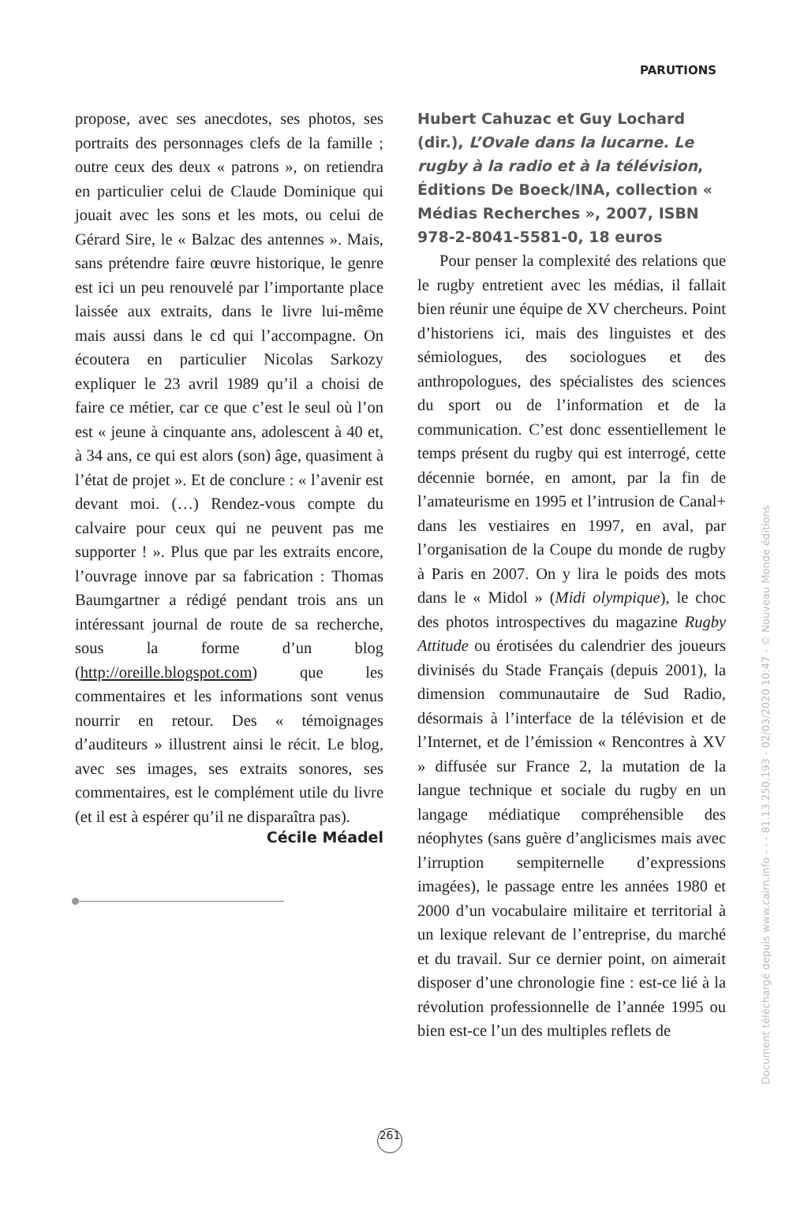PARUTIONS
propose, avec ses anecdotes, ses photos, ses portraits des personnages clefs de la famille ; outre ceux des deux « patrons », on retiendra en particulier celui de Claude Dominique qui jouait avec les sons et les mots, ou celui de Gérard Sire, le « Balzac des antennes ». Mais, sans prétendre faire œuvre historique, le genre est ici un peu renouvelé par l’importante place laissée aux extraits, dans le livre lui-même mais aussi dans le cd qui l’accompagne. On écoutera en particulier Nicolas Sarkozy expliquer le 23 avril 1989 qu’il a choisi de faire ce métier, car ce que c’est le seul où l’on est « jeune à cinquante ans, adolescent à 40 et, à 34 ans, ce qui est alors (son) âge, quasiment à l’état de projet ». Et de conclure : « l’avenir est devant moi. (…) Rendez-vous compte du calvaire pour ceux qui ne peuvent pas me supporter ! ». Plus que par les extraits encore, l’ouvrage innove par sa fabrication : Thomas Baumgartner a rédigé pendant trois ans un intéressant journal de route de sa recherche, sous la forme d’un blog (http://oreille.blogspot.com) que les commentaires et les informations sont venus nourrir en retour. Des « témoignages d’auditeurs » illustrent ainsi le récit. Le blog, avec ses images, ses extraits sonores, ses commentaires, est le complément utile du livre (et il est à espérer qu’il ne disparaîtra pas).
Cécile Méadel
Hubert Cahuzac et Guy Lochard (dir.), L’Ovale dans la lucarne. Le rugby à la radio et à la télévision, Éditions De Boeck/INA, collection « Médias Recherches », 2007, ISBN 978-2-8041-5581-0, 18 euros
Pour penser la complexité des relations que le rugby entretient avec les médias, il fallait bien réunir une équipe de XV chercheurs. Point d’historiens ici, mais des linguistes et des sémiologues, des sociologues et des anthropologues, des spécialistes des sciences du sport ou de l’information et de la communication. C’est donc essentiellement le temps présent du rugby qui est interrogé, cette décennie bornée, en amont, par la fin de l’amateurisme en 1995 et l’intrusion de Canal+ dans les vestiaires en 1997, en aval, par l’organisation de la Coupe du monde de rugby à Paris en 2007. On y lira le poids des mots dans le « Midol » (Midi olympique), le choc des photos introspectives du magazine Rugby Attitude ou érotisées du calendrier des joueurs divinisés du Stade Français (depuis 2001), la dimension communautaire de Sud Radio, désormais à l’interface de la télévision et de l’Internet, et de l’émission « Rencontres à XV » diffusée sur France 2, la mutation de la langue technique et sociale du rugby en un langage médiatique compréhensible des néophytes (sans guère d’anglicismes mais avec l’irruption sempiternelle d’expressions imagées), le passage entre les années 1980 et 2000 d’un vocabulaire militaire et territorial à un lexique relevant de l’entreprise, du marché et du travail. Sur ce dernier point, on aimerait disposer d’une chronologie fine : est-ce lié à la révolution professionnelle de l’année 1995 ou bien est-ce l’un des multiples reflets de
261
Document téléchargé depuis www.cairn.info - - - 81.13.250.193 - 02/03/2020 10:47 - © Nouveau Monde éditions